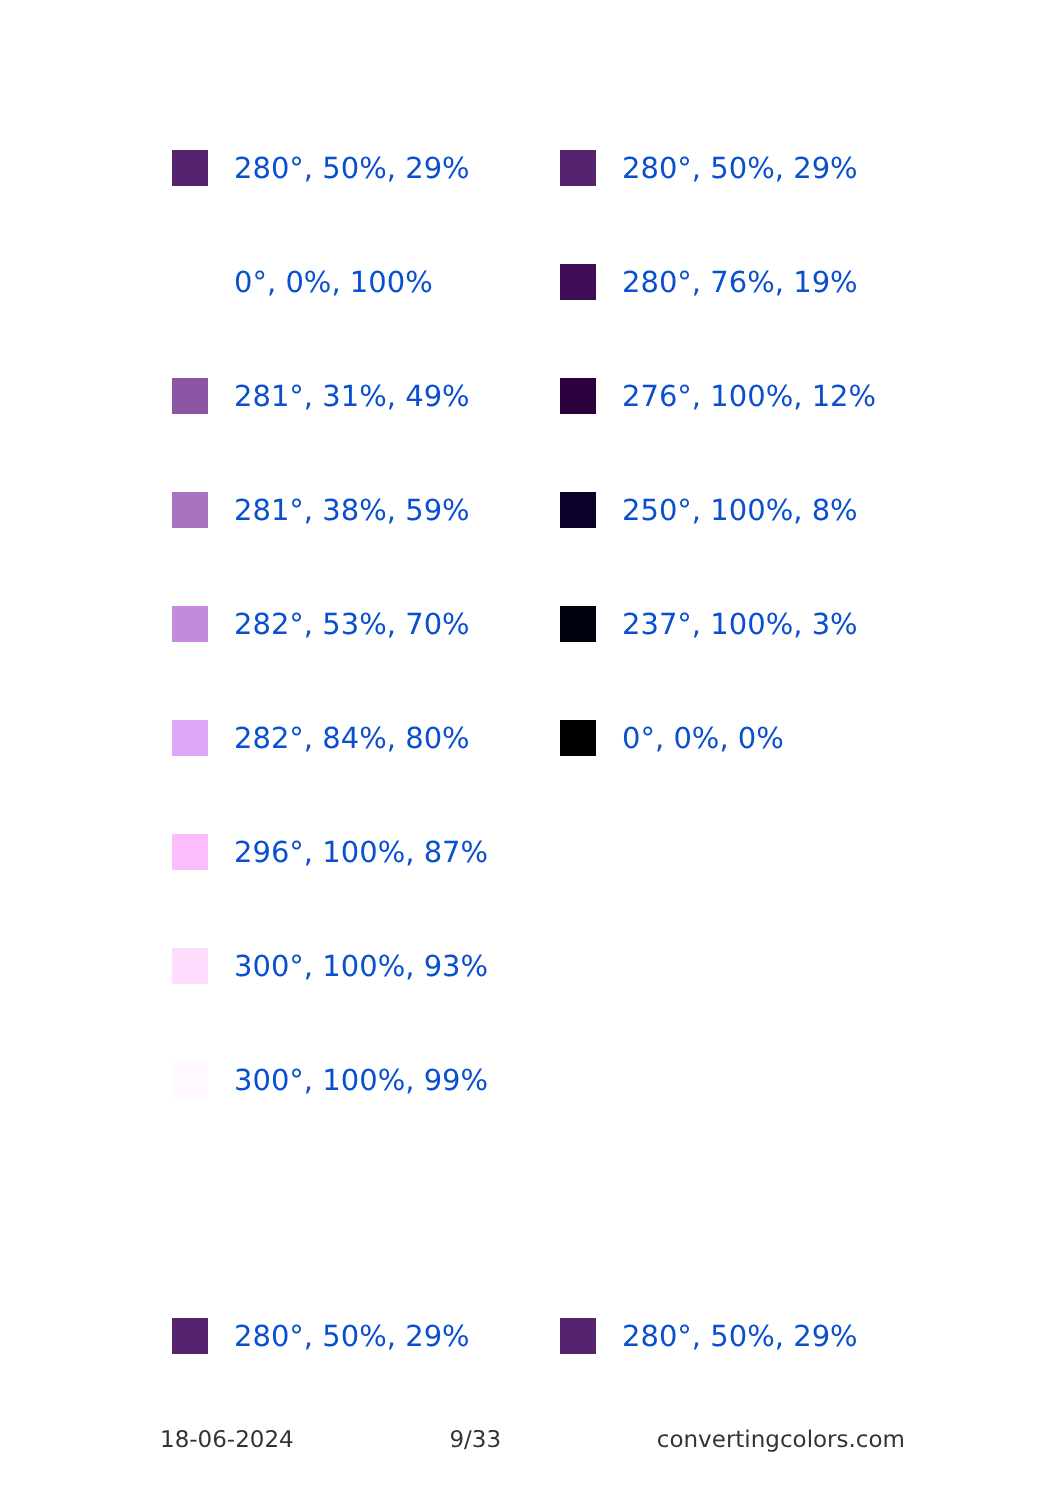280°, 50%, 29% 280°, 50%, 29%
0°, 0%, 100% 280°, 76%, 19%
281°, 31%, 49% 276°, 100%, 12%
281°, 38%, 59% 250°, 100%, 8%
282°, 53%, 70% 237°, 100%, 3%
282°, 84%, 80% 0°, 0%, 0%
296°, 100%, 87%
300°, 100%, 93%
300°, 100%, 99%
280°, 50%, 29% 280°, 50%, 29%
18-06-2024 9/33 convertingcolors.com